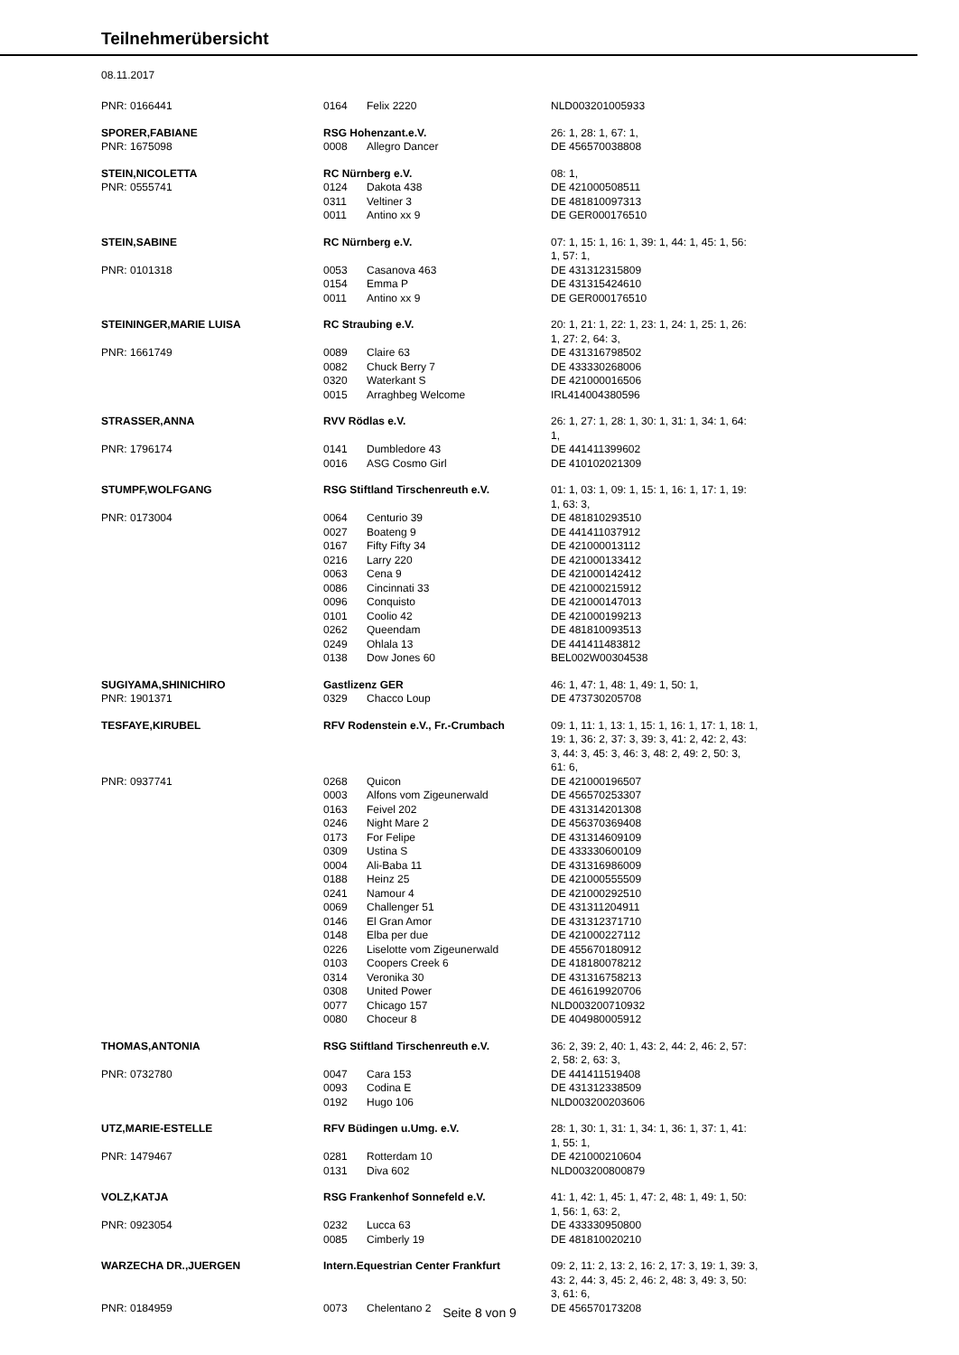Teilnehmerübersicht
08.11.2017
| PNR: 0166441 | 0164 | Felix 2220 | NLD003201005933 |
| SPORER,FABIANE | RSG Hohenzant.e.V. | | 26: 1, 28: 1, 67: 1, |
| PNR: 1675098 | 0008 | Allegro Dancer | DE 456570038808 |
| STEIN,NICOLETTA | RC Nürnberg e.V. | | 08: 1, |
| PNR: 0555741 | 0124 | Dakota 438 | DE 421000508511 |
| | 0311 | Veltiner 3 | DE 481810097313 |
| | 0011 | Antino xx 9 | DE GER000176510 |
| STEIN,SABINE | RC Nürnberg e.V. | | 07: 1, 15: 1, 16: 1, 39: 1, 44: 1, 45: 1, 56: 1, 57: 1, |
| PNR: 0101318 | 0053 | Casanova 463 | DE 431312315809 |
| | 0154 | Emma P | DE 431315424610 |
| | 0011 | Antino xx 9 | DE GER000176510 |
| STEININGER,MARIE LUISA | RC Straubing e.V. | | 20: 1, 21: 1, 22: 1, 23: 1, 24: 1, 25: 1, 26: 1, 27: 2, 64: 3, |
| PNR: 1661749 | 0089 | Claire 63 | DE 431316798502 |
| | 0082 | Chuck Berry 7 | DE 433330268006 |
| | 0320 | Waterkant S | DE 421000016506 |
| | 0015 | Arraghbeg Welcome | IRL414004380596 |
| STRASSER,ANNA | RVV Rödlas e.V. | | 26: 1, 27: 1, 28: 1, 30: 1, 31: 1, 34: 1, 64: 1, |
| PNR: 1796174 | 0141 | Dumbledore 43 | DE 441411399602 |
| | 0016 | ASG Cosmo Girl | DE 410102021309 |
| STUMPF,WOLFGANG | RSG Stiftland Tirschenreuth e.V. | | 01: 1, 03: 1, 09: 1, 15: 1, 16: 1, 17: 1, 19: 1, 63: 3, |
| PNR: 0173004 | 0064 | Centurio 39 | DE 481810293510 |
| | 0027 | Boateng 9 | DE 441411037912 |
| | 0167 | Fifty Fifty 34 | DE 421000013112 |
| | 0216 | Larry 220 | DE 421000133412 |
| | 0063 | Cena 9 | DE 421000142412 |
| | 0086 | Cincinnati 33 | DE 421000215912 |
| | 0096 | Conquisto | DE 421000147013 |
| | 0101 | Coolio 42 | DE 421000199213 |
| | 0262 | Queendam | DE 481810093513 |
| | 0249 | Ohlala 13 | DE 441411483812 |
| | 0138 | Dow Jones 60 | BEL002W00304538 |
| SUGIYAMA,SHINICHIRO | Gastlizenz GER | | 46: 1, 47: 1, 48: 1, 49: 1, 50: 1, |
| PNR: 1901371 | 0329 | Chacco Loup | DE 473730205708 |
| TESFAYE,KIRUBEL | RFV Rodenstein e.V., Fr.-Crumbach | | 09: 1, 11: 1, 13: 1, 15: 1, 16: 1, 17: 1, 18: 1, 19: 1, 36: 2, 37: 3, 39: 3, 41: 2, 42: 2, 43: 3, 44: 3, 45: 3, 46: 3, 48: 2, 49: 2, 50: 3, 61: 6, |
| PNR: 0937741 | 0268 | Quicon | DE 421000196507 |
| | 0003 | Alfons vom Zigeunerwald | DE 456570253307 |
| | 0163 | Feivel 202 | DE 431314201308 |
| | 0246 | Night Mare 2 | DE 456370369408 |
| | 0173 | For Felipe | DE 431314609109 |
| | 0309 | Ustina S | DE 433330600109 |
| | 0004 | Ali-Baba 11 | DE 431316986009 |
| | 0188 | Heinz 25 | DE 421000555509 |
| | 0241 | Namour 4 | DE 421000292510 |
| | 0069 | Challenger 51 | DE 431311204911 |
| | 0146 | El Gran Amor | DE 431312371710 |
| | 0148 | Elba per due | DE 421000227112 |
| | 0226 | Liselotte vom Zigeunerwald | DE 455670180912 |
| | 0103 | Coopers Creek 6 | DE 418180078212 |
| | 0314 | Veronika 30 | DE 431316758213 |
| | 0308 | United Power | DE 461619920706 |
| | 0077 | Chicago 157 | NLD003200710932 |
| | 0080 | Choceur 8 | DE 404980005912 |
| THOMAS,ANTONIA | RSG Stiftland Tirschenreuth e.V. | | 36: 2, 39: 2, 40: 1, 43: 2, 44: 2, 46: 2, 57: 2, 58: 2, 63: 3, |
| PNR: 0732780 | 0047 | Cara 153 | DE 441411519408 |
| | 0093 | Codina E | DE 431312338509 |
| | 0192 | Hugo 106 | NLD003200203606 |
| UTZ,MARIE-ESTELLE | RFV Büdingen u.Umg. e.V. | | 28: 1, 30: 1, 31: 1, 34: 1, 36: 1, 37: 1, 41: 1, 55: 1, |
| PNR: 1479467 | 0281 | Rotterdam 10 | DE 421000210604 |
| | 0131 | Diva 602 | NLD003200800879 |
| VOLZ,KATJA | RSG Frankenhof Sonnefeld e.V. | | 41: 1, 42: 1, 45: 1, 47: 2, 48: 1, 49: 1, 50: 1, 56: 1, 63: 2, |
| PNR: 0923054 | 0232 | Lucca 63 | DE 433330950800 |
| | 0085 | Cimberly 19 | DE 481810020210 |
| WARZECHA DR.,JUERGEN | Intern.Equestrian Center Frankfurt | | 09: 2, 11: 2, 13: 2, 16: 2, 17: 3, 19: 1, 39: 3, 43: 2, 44: 3, 45: 2, 46: 2, 48: 3, 49: 3, 50: 3, 61: 6, |
| PNR: 0184959 | 0073 | Chelentano 2 | DE 456570173208 |
Seite 8 von 9